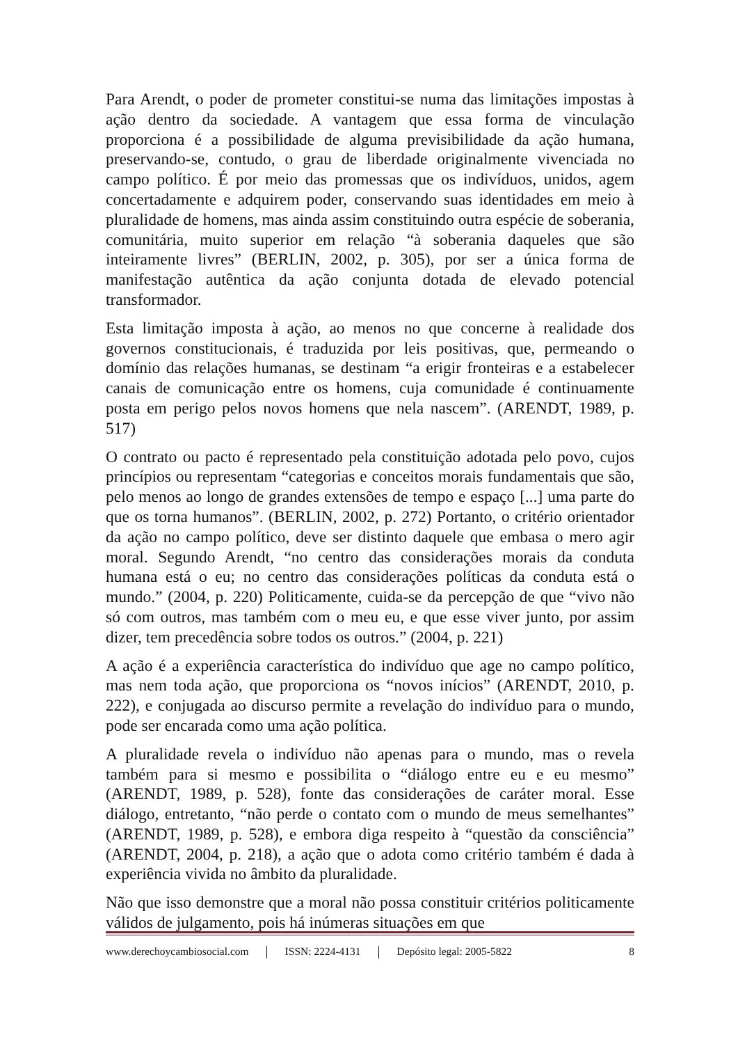Para Arendt, o poder de prometer constitui-se numa das limitações impostas à ação dentro da sociedade. A vantagem que essa forma de vinculação proporciona é a possibilidade de alguma previsibilidade da ação humana, preservando-se, contudo, o grau de liberdade originalmente vivenciada no campo político. É por meio das promessas que os indivíduos, unidos, agem concertadamente e adquirem poder, conservando suas identidades em meio à pluralidade de homens, mas ainda assim constituindo outra espécie de soberania, comunitária, muito superior em relação “à soberania daqueles que são inteiramente livres” (BERLIN, 2002, p. 305), por ser a única forma de manifestação autêntica da ação conjunta dotada de elevado potencial transformador.
Esta limitação imposta à ação, ao menos no que concerne à realidade dos governos constitucionais, é traduzida por leis positivas, que, permeando o domínio das relações humanas, se destinam “a erigir fronteiras e a estabelecer canais de comunicação entre os homens, cuja comunidade é continuamente posta em perigo pelos novos homens que nela nascem”. (ARENDT, 1989, p. 517)
O contrato ou pacto é representado pela constituição adotada pelo povo, cujos princípios ou representam “categorias e conceitos morais fundamentais que são, pelo menos ao longo de grandes extensões de tempo e espaço [...] uma parte do que os torna humanos”. (BERLIN, 2002, p. 272) Portanto, o critério orientador da ação no campo político, deve ser distinto daquele que embasa o mero agir moral. Segundo Arendt, “no centro das considerações morais da conduta humana está o eu; no centro das considerações políticas da conduta está o mundo.” (2004, p. 220) Politicamente, cuida-se da percepção de que “vivo não só com outros, mas também com o meu eu, e que esse viver junto, por assim dizer, tem precedência sobre todos os outros.” (2004, p. 221)
A ação é a experiência característica do indivíduo que age no campo político, mas nem toda ação, que proporciona os “novos inícios” (ARENDT, 2010, p. 222), e conjugada ao discurso permite a revelação do indivíduo para o mundo, pode ser encarada como uma ação política.
A pluralidade revela o indivíduo não apenas para o mundo, mas o revela também para si mesmo e possibilita o “diálogo entre eu e eu mesmo” (ARENDT, 1989, p. 528), fonte das considerações de caráter moral. Esse diálogo, entretanto, “não perde o contato com o mundo de meus semelhantes” (ARENDT, 1989, p. 528), e embora diga respeito à “questão da consciência” (ARENDT, 2004, p. 218), a ação que o adota como critério também é dada à experiência vivida no âmbito da pluralidade.
Não que isso demonstre que a moral não possa constituir critérios politicamente válidos de julgamento, pois há inúmeras situações em que
www.derechoycambiosocial.com | ISSN: 2224-4131 | Depósito legal: 2005-5822 8